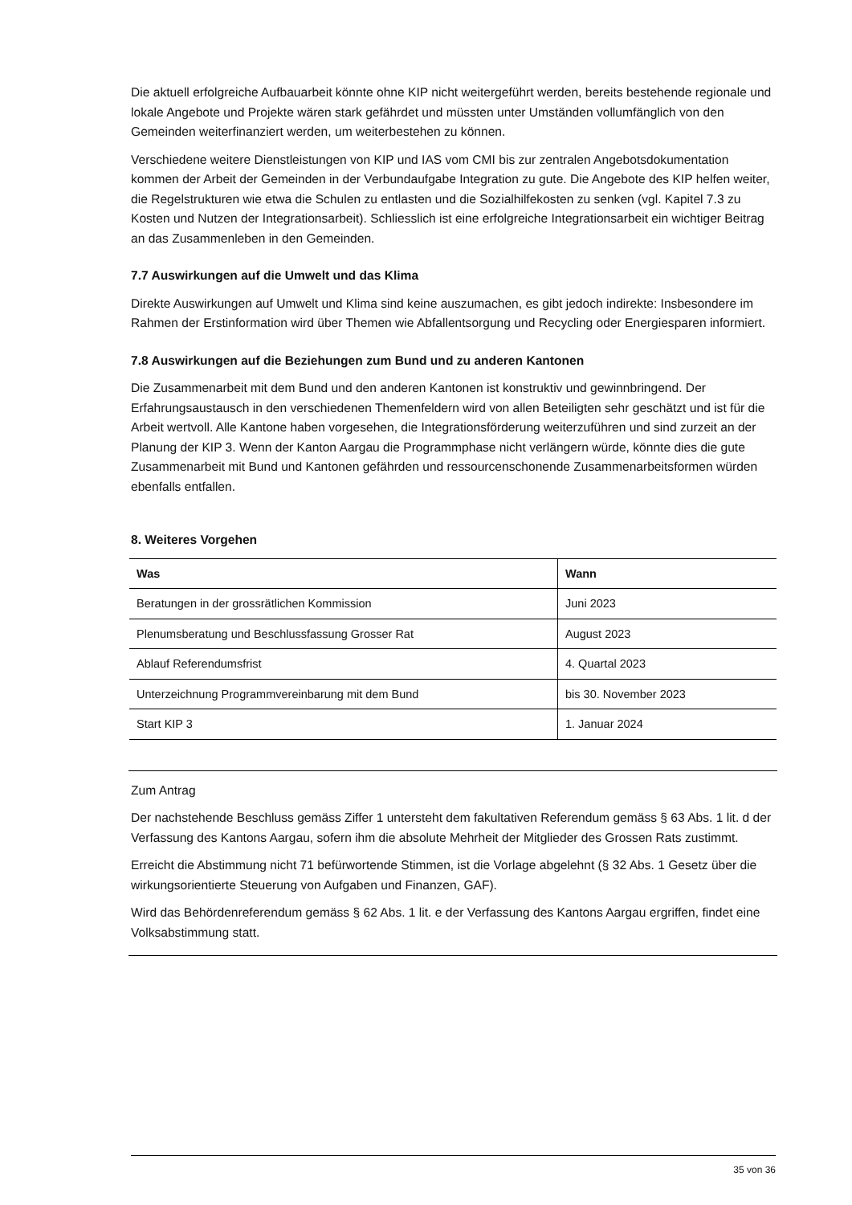Die aktuell erfolgreiche Aufbauarbeit könnte ohne KIP nicht weitergeführt werden, bereits bestehende regionale und lokale Angebote und Projekte wären stark gefährdet und müssten unter Umständen vollumfänglich von den Gemeinden weiterfinanziert werden, um weiterbestehen zu können.
Verschiedene weitere Dienstleistungen von KIP und IAS vom CMI bis zur zentralen Angebotsdokumentation kommen der Arbeit der Gemeinden in der Verbundaufgabe Integration zu gute. Die Angebote des KIP helfen weiter, die Regelstrukturen wie etwa die Schulen zu entlasten und die Sozialhilfekosten zu senken (vgl. Kapitel 7.3 zu Kosten und Nutzen der Integrationsarbeit). Schliesslich ist eine erfolgreiche Integrationsarbeit ein wichtiger Beitrag an das Zusammenleben in den Gemeinden.
7.7 Auswirkungen auf die Umwelt und das Klima
Direkte Auswirkungen auf Umwelt und Klima sind keine auszumachen, es gibt jedoch indirekte: Insbesondere im Rahmen der Erstinformation wird über Themen wie Abfallentsorgung und Recycling oder Energiesparen informiert.
7.8 Auswirkungen auf die Beziehungen zum Bund und zu anderen Kantonen
Die Zusammenarbeit mit dem Bund und den anderen Kantonen ist konstruktiv und gewinnbringend. Der Erfahrungsaustausch in den verschiedenen Themenfeldern wird von allen Beteiligten sehr geschätzt und ist für die Arbeit wertvoll. Alle Kantone haben vorgesehen, die Integrationsförderung weiterzuführen und sind zurzeit an der Planung der KIP 3. Wenn der Kanton Aargau die Programmphase nicht verlängern würde, könnte dies die gute Zusammenarbeit mit Bund und Kantonen gefährden und ressourcenschonende Zusammenarbeitsformen würden ebenfalls entfallen.
8. Weiteres Vorgehen
| Was | Wann |
| --- | --- |
| Beratungen in der grossrätlichen Kommission | Juni 2023 |
| Plenumsberatung und Beschlussfassung Grosser Rat | August 2023 |
| Ablauf Referendumsfrist | 4. Quartal 2023 |
| Unterzeichnung Programmvereinbarung mit dem Bund | bis 30. November 2023 |
| Start KIP 3 | 1. Januar 2024 |
Zum Antrag
Der nachstehende Beschluss gemäss Ziffer 1 untersteht dem fakultativen Referendum gemäss § 63 Abs. 1 lit. d der Verfassung des Kantons Aargau, sofern ihm die absolute Mehrheit der Mitglieder des Grossen Rats zustimmt.
Erreicht die Abstimmung nicht 71 befürwortende Stimmen, ist die Vorlage abgelehnt (§ 32 Abs. 1 Gesetz über die wirkungsorientierte Steuerung von Aufgaben und Finanzen, GAF).
Wird das Behördenreferendum gemäss § 62 Abs. 1 lit. e der Verfassung des Kantons Aargau ergriffen, findet eine Volksabstimmung statt.
35 von 36